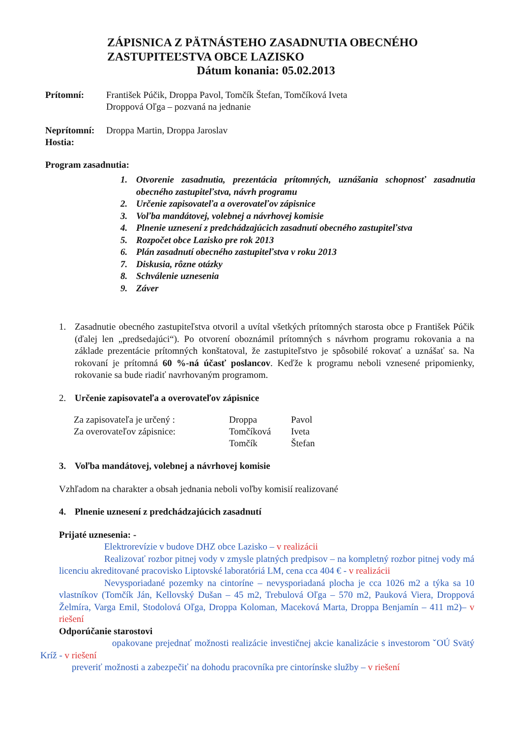ZÁPISNICA Z PÄTNÁSTEHO ZASADNUTIA OBECNÉHO
ZASTUPITEĽSTVA OBCE LAZISKO
Dátum konania: 05.02.2013
Prítomní: František Púčik, Droppa Pavol, Tomčík Štefan, Tomčíková Iveta
Droppová Oľga – pozvaná na jednanie
Neprítomní:
Droppa Martin, Droppa Jaroslav
Hostia:
Program zasadnutia:
1. Otvorenie zasadnutia, prezentácia prítomných, uznášania schopnosť zasadnutia obecného zastupiteľstva, návrh programu
2. Určenie zapisovateľa a overovateľov zápisnice
3. Voľba mandátovej, volebnej a návrhovej komisie
4. Plnenie uznesení z predchádzajúcich zasadnutí obecného zastupiteľstva
5. Rozpočet obce Lazisko pre rok 2013
6. Plán zasadnutí obecného zastupiteľstva v roku 2013
7. Diskusia, rôzne otázky
8. Schválenie uznesenia
9. Záver
1. Zasadnutie obecného zastupiteľstva otvoril a uvítal všetkých prítomných starosta obce p František Púčik (ďalej len „predsedajúci“). Po otvorení oboznámil prítomných s návrhom programu rokovania a na základe prezentácie prítomných konštatoval, že zastupiteľstvo je spôsobilé rokovať a uznášať sa. Na rokovaní je prítomná 60 %-ná účasť poslancov. Keďže k programu neboli vznesené pripomienky, rokovanie sa bude riadiť navrhovaným programom.
2. Určenie zapisovateľa a overovateľov zápisnice
| Za zapisovateľa je určený : | Droppa | Pavol |
| Za overovateľov zápisnice: | Tomčíková | Iveta |
| | Tomčík | Štefan |
3. Voľba mandátovej, volebnej a návrhovej komisie
Vzhľadom na charakter a obsah jednania neboli voľby komisií realizované
4. Plnenie uznesení z predchádzajúcich zasadnutí
Prijaté uznesenia: -
Elektrorevízie v budove DHZ obce Lazisko – v realizácii
Realizovať rozbor pitnej vody v zmysle platných predpisov – na kompletný rozbor pitnej vody má licenciu akreditované pracovisko Liptovské laboratóriá LM, cena cca 404 € - v realizácii
Nevysporiadané pozemky na cintoríne – nevysporiadaná plocha je cca 1026 m2 a týka sa 10 vlastníkov (Tomčík Ján, Kellovský Dušan – 45 m2, Trebulová Oľga – 570 m2, Pauková Viera, Droppová Želmíra, Varga Emil, Stodolová Oľga, Droppa Koloman, Maceková Marta, Droppa Benjamín – 411 m2)– v riešení
Odporúčanie starostovi
opakovane prejednať možnosti realizácie investičnej akcie kanalizácie s investorom ˇOÚ Svätý Kríž - v riešení
preveriť možnosti a zabezpečiť na dohodu pracovníka pre cintorínske služby – v riešení